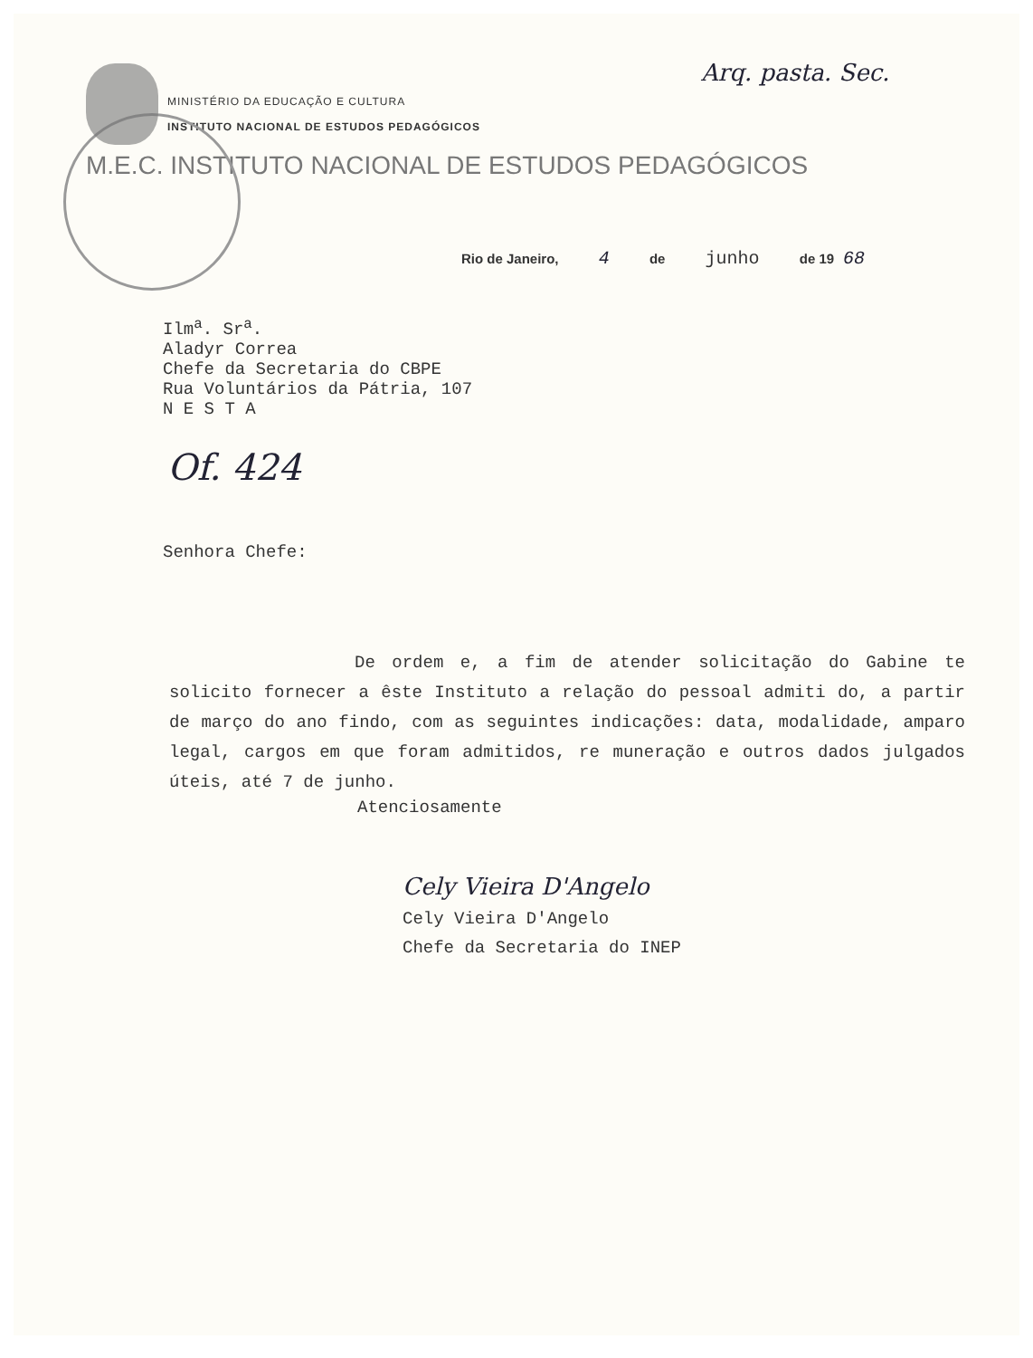Arq. pasta. Sec.
MINISTÉRIO DA EDUCAÇÃO E CULTURA
INSTITUTO NACIONAL DE ESTUDOS PEDAGÓGICOS
M.E.C. INSTITUTO NACIONAL DE ESTUDOS PEDAGÓGICOS
Rio de Janeiro, 4 de junho de 19 68
Ilm<sup>a</sup>. Sr<sup>a</sup>.
Aladyr Correa
Chefe da Secretaria do CBPE
Rua Voluntários da Pátria, 107
N E S T A
Of. 424
Senhora Chefe:
De ordem e, a fim de atender solicitação do Gabine te solicito fornecer a êste Instituto a relação do pessoal admiti do, a partir de março do ano findo, com as seguintes indicações: data, modalidade, amparo legal, cargos em que foram admitidos, re muneração e outros dados julgados úteis, até 7 de junho.
Atenciosamente
Cely Vieira D'Angelo
Cely Vieira D'Angelo
Chefe da Secretaria do INEP